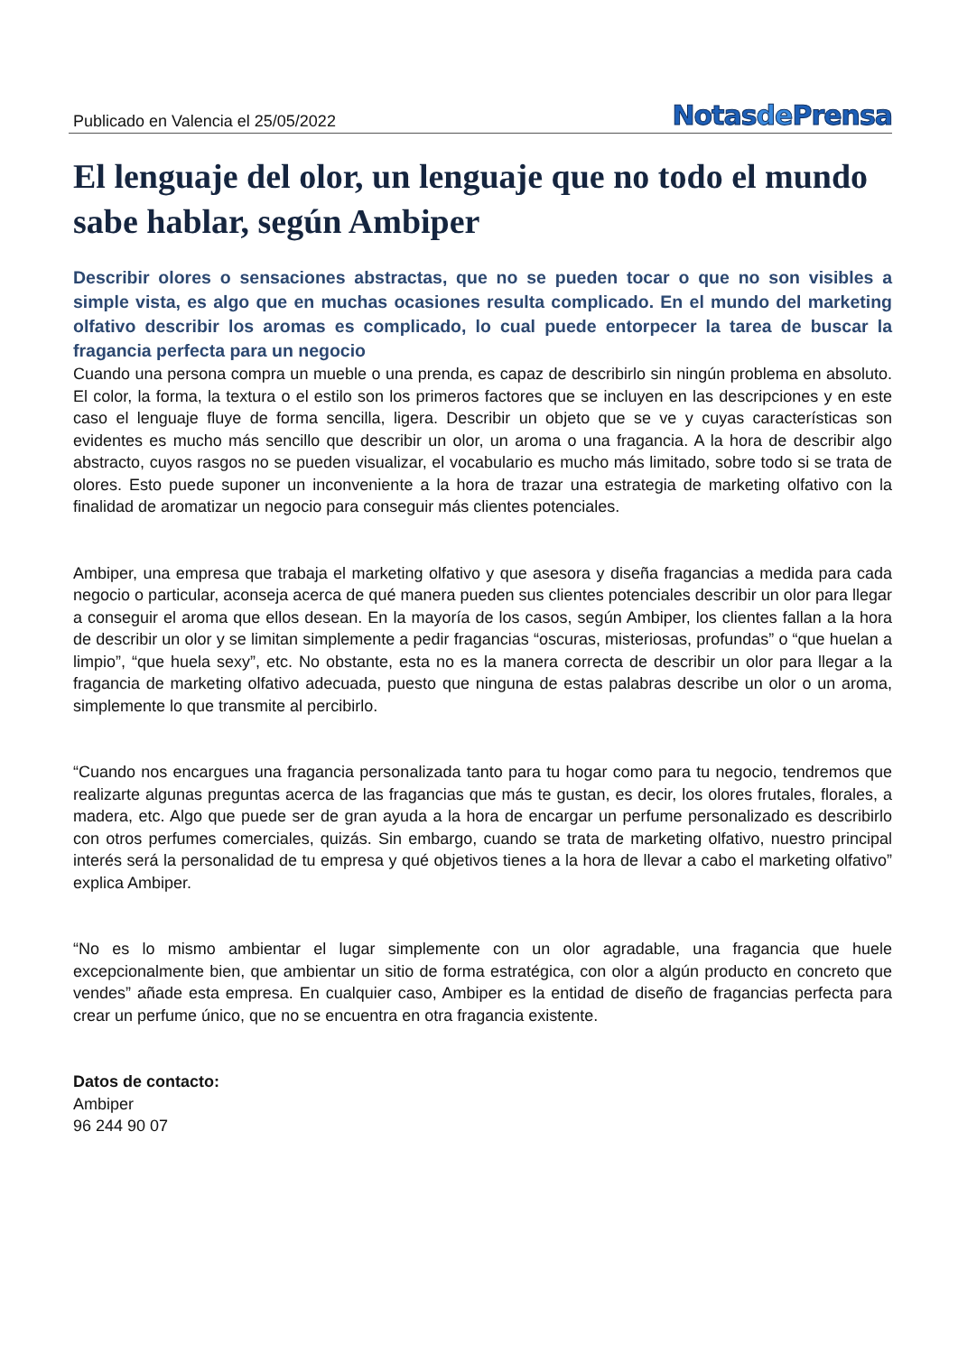Publicado en Valencia el 25/05/2022
Notasde Prensa
El lenguaje del olor, un lenguaje que no todo el mundo sabe hablar, según Ambiper
Describir olores o sensaciones abstractas, que no se pueden tocar o que no son visibles a simple vista, es algo que en muchas ocasiones resulta complicado. En el mundo del marketing olfativo describir los aromas es complicado, lo cual puede entorpecer la tarea de buscar la fragancia perfecta para un negocio
Cuando una persona compra un mueble o una prenda, es capaz de describirlo sin ningún problema en absoluto. El color, la forma, la textura o el estilo son los primeros factores que se incluyen en las descripciones y en este caso el lenguaje fluye de forma sencilla, ligera. Describir un objeto que se ve y cuyas características son evidentes es mucho más sencillo que describir un olor, un aroma o una fragancia. A la hora de describir algo abstracto, cuyos rasgos no se pueden visualizar, el vocabulario es mucho más limitado, sobre todo si se trata de olores. Esto puede suponer un inconveniente a la hora de trazar una estrategia de marketing olfativo con la finalidad de aromatizar un negocio para conseguir más clientes potenciales.
Ambiper, una empresa que trabaja el marketing olfativo y que asesora y diseña fragancias a medida para cada negocio o particular, aconseja acerca de qué manera pueden sus clientes potenciales describir un olor para llegar a conseguir el aroma que ellos desean. En la mayoría de los casos, según Ambiper, los clientes fallan a la hora de describir un olor y se limitan simplemente a pedir fragancias “oscuras, misteriosas, profundas” o “que huelan a limpio”, “que huela sexy”, etc. No obstante, esta no es la manera correcta de describir un olor para llegar a la fragancia de marketing olfativo adecuada, puesto que ninguna de estas palabras describe un olor o un aroma, simplemente lo que transmite al percibirlo.
“Cuando nos encargues una fragancia personalizada tanto para tu hogar como para tu negocio, tendremos que realizarte algunas preguntas acerca de las fragancias que más te gustan, es decir, los olores frutales, florales, a madera, etc. Algo que puede ser de gran ayuda a la hora de encargar un perfume personalizado es describirlo con otros perfumes comerciales, quizás. Sin embargo, cuando se trata de marketing olfativo, nuestro principal interés será la personalidad de tu empresa y qué objetivos tienes a la hora de llevar a cabo el marketing olfativo” explica Ambiper.
“No es lo mismo ambientar el lugar simplemente con un olor agradable, una fragancia que huele excepcionalmente bien, que ambientar un sitio de forma estratégica, con olor a algún producto en concreto que vendes” añade esta empresa. En cualquier caso, Ambiper es la entidad de diseño de fragancias perfecta para crear un perfume único, que no se encuentra en otra fragancia existente.
Datos de contacto:
Ambiper
96 244 90 07